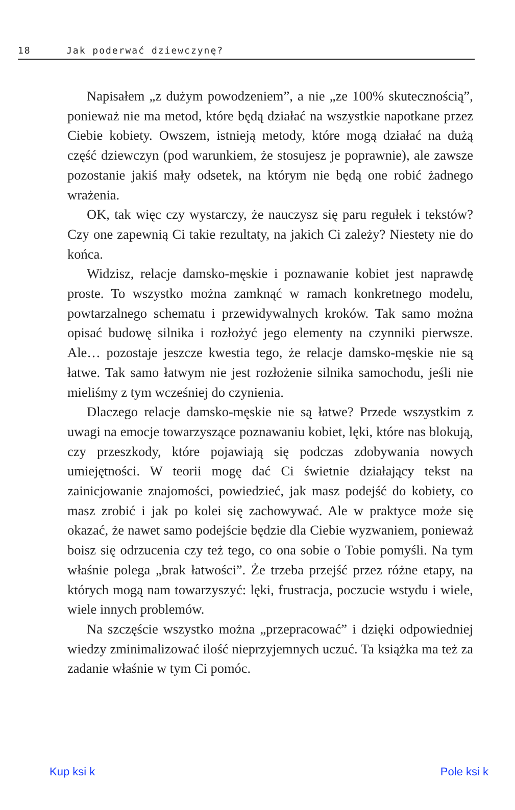18 Jak poderwać dziewczynę?
Napisałem „z dużym powodzeniem”, a nie „ze 100% skutecznością”, ponieważ nie ma metod, które będą działać na wszystkie napotkane przez Ciebie kobiety. Owszem, istnieją metody, które mogą działać na dużą część dziewczyn (pod warunkiem, że stosujesz je poprawnie), ale zawsze pozostanie jakiś mały odsetek, na którym nie będą one robić żadnego wrażenia.
OK, tak więc czy wystarczy, że nauczysz się paru regułek i tekstów? Czy one zapewnią Ci takie rezultaty, na jakich Ci zależy? Niestety nie do końca.
Widzisz, relacje damsko-męskie i poznawanie kobiet jest naprawdę proste. To wszystko można zamknąć w ramach konkretnego modelu, powtarzalnego schematu i przewidywalnych kroków. Tak samo można opisać budowę silnika i rozłożyć jego elementy na czynniki pierwsze. Ale… pozostaje jeszcze kwestia tego, że relacje damsko-męskie nie są łatwe. Tak samo łatwym nie jest rozłożenie silnika samochodu, jeśli nie mieliśmy z tym wcześniej do czynienia.
Dlaczego relacje damsko-męskie nie są łatwe? Przede wszystkim z uwagi na emocje towarzyszące poznawaniu kobiet, lęki, które nas blokują, czy przeszkody, które pojawiają się podczas zdobywania nowych umiejętności. W teorii mogę dać Ci świetnie działający tekst na zainicjowanie znajomości, powiedzieć, jak masz podejść do kobiety, co masz zrobić i jak po kolei się zachowywać. Ale w praktyce może się okazać, że nawet samo podejście będzie dla Ciebie wyzwaniem, ponieważ boisz się odrzucenia czy też tego, co ona sobie o Tobie pomyśli. Na tym właśnie polega „brak łatwości”. Że trzeba przejść przez różne etapy, na których mogą nam towarzyszyć: lęki, frustracja, poczucie wstydu i wiele, wiele innych problemów.
Na szczęście wszystko można „przepracować” i dzięki odpowiedniej wiedzy zminimalizować ilość nieprzyjemnych uczuć. Ta książka ma też za zadanie właśnie w tym Ci pomóc.
Kup ksi k Pole ksi k